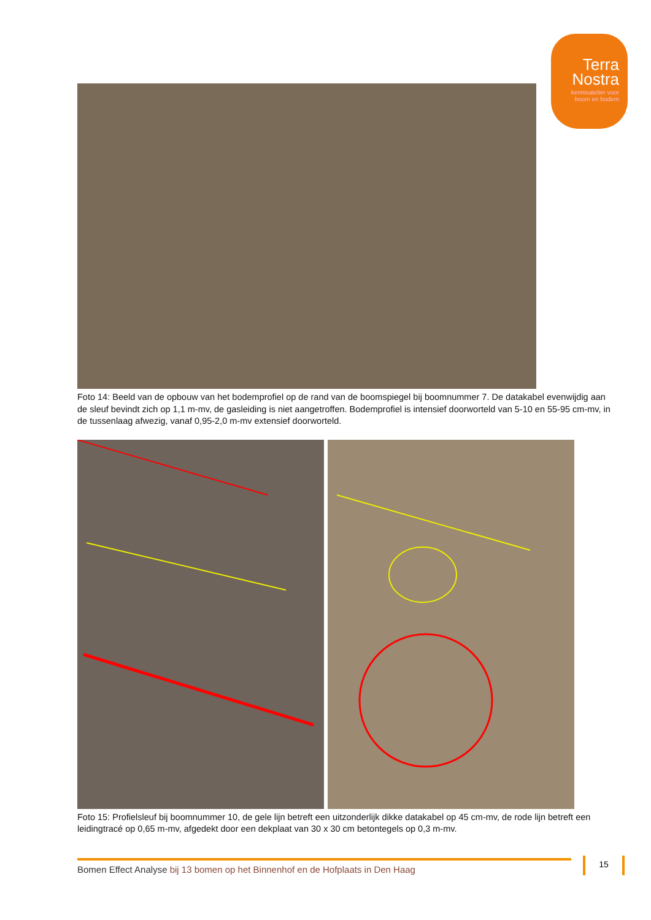Terra
Nostra
kennisatelier voor
boom en bodem
Foto 14: Beeld van de opbouw van het bodemprofiel op de rand van de boomspiegel bij boomnummer 7. De datakabel evenwijdig aan de sleuf bevindt zich op 1,1 m-mv, de gasleiding is niet aangetroffen. Bodemprofiel is intensief doorworteld van 5-10 en 55-95 cm-mv, in de tussenlaag afwezig, vanaf 0,95-2,0 m-mv extensief doorworteld.
Foto 15: Profielsleuf bij boomnummer 10, de gele lijn betreft een uitzonderlijk dikke datakabel op 45 cm-mv, de rode lijn betreft een leidingtracé op 0,65 m-mv, afgedekt door een dekplaat van 30 x 30 cm betontegels op 0,3 m-mv.
Bomen Effect Analyse bij 13 bomen op het Binnenhof en de Hofplaats in Den Haag 15